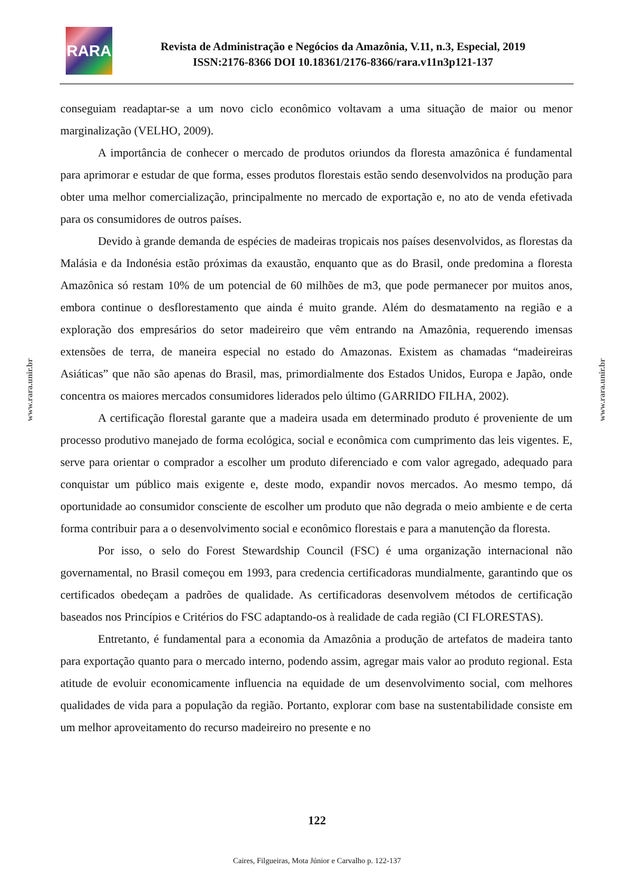RARA
Revista de Administração e Negócios da Amazônia, V.11, n.3, Especial, 2019
ISSN:2176-8366 DOI 10.18361/2176-8366/rara.v11n3p121-137
www.rara.unir.br
www.rara.unir.br
conseguiam readaptar-se a um novo ciclo econômico voltavam a uma situação de maior ou menor marginalização (VELHO, 2009).
A importância de conhecer o mercado de produtos oriundos da floresta amazônica é fundamental para aprimorar e estudar de que forma, esses produtos florestais estão sendo desenvolvidos na produção para obter uma melhor comercialização, principalmente no mercado de exportação e, no ato de venda efetivada para os consumidores de outros países.
Devido à grande demanda de espécies de madeiras tropicais nos países desenvolvidos, as florestas da Malásia e da Indonésia estão próximas da exaustão, enquanto que as do Brasil, onde predomina a floresta Amazônica só restam 10% de um potencial de 60 milhões de m3, que pode permanecer por muitos anos, embora continue o desflorestamento que ainda é muito grande. Além do desmatamento na região e a exploração dos empresários do setor madeireiro que vêm entrando na Amazônia, requerendo imensas extensões de terra, de maneira especial no estado do Amazonas. Existem as chamadas “madeireiras Asiáticas” que não são apenas do Brasil, mas, primordialmente dos Estados Unidos, Europa e Japão, onde concentra os maiores mercados consumidores liderados pelo último (GARRIDO FILHA, 2002).
A certificação florestal garante que a madeira usada em determinado produto é proveniente de um processo produtivo manejado de forma ecológica, social e econômica com cumprimento das leis vigentes. E, serve para orientar o comprador a escolher um produto diferenciado e com valor agregado, adequado para conquistar um público mais exigente e, deste modo, expandir novos mercados. Ao mesmo tempo, dá oportunidade ao consumidor consciente de escolher um produto que não degrada o meio ambiente e de certa forma contribuir para a o desenvolvimento social e econômico florestais e para a manutenção da floresta.
Por isso, o selo do Forest Stewardship Council (FSC) é uma organização internacional não governamental, no Brasil começou em 1993, para credencia certificadoras mundialmente, garantindo que os certificados obedeçam a padrões de qualidade. As certificadoras desenvolvem métodos de certificação baseados nos Princípios e Critérios do FSC adaptando-os à realidade de cada região (CI FLORESTAS).
Entretanto, é fundamental para a economia da Amazônia a produção de artefatos de madeira tanto para exportação quanto para o mercado interno, podendo assim, agregar mais valor ao produto regional. Esta atitude de evoluir economicamente influencia na equidade de um desenvolvimento social, com melhores qualidades de vida para a população da região. Portanto, explorar com base na sustentabilidade consiste em um melhor aproveitamento do recurso madeireiro no presente e no
122
Caires, Filgueiras, Mota Júnior e Carvalho p. 122-137